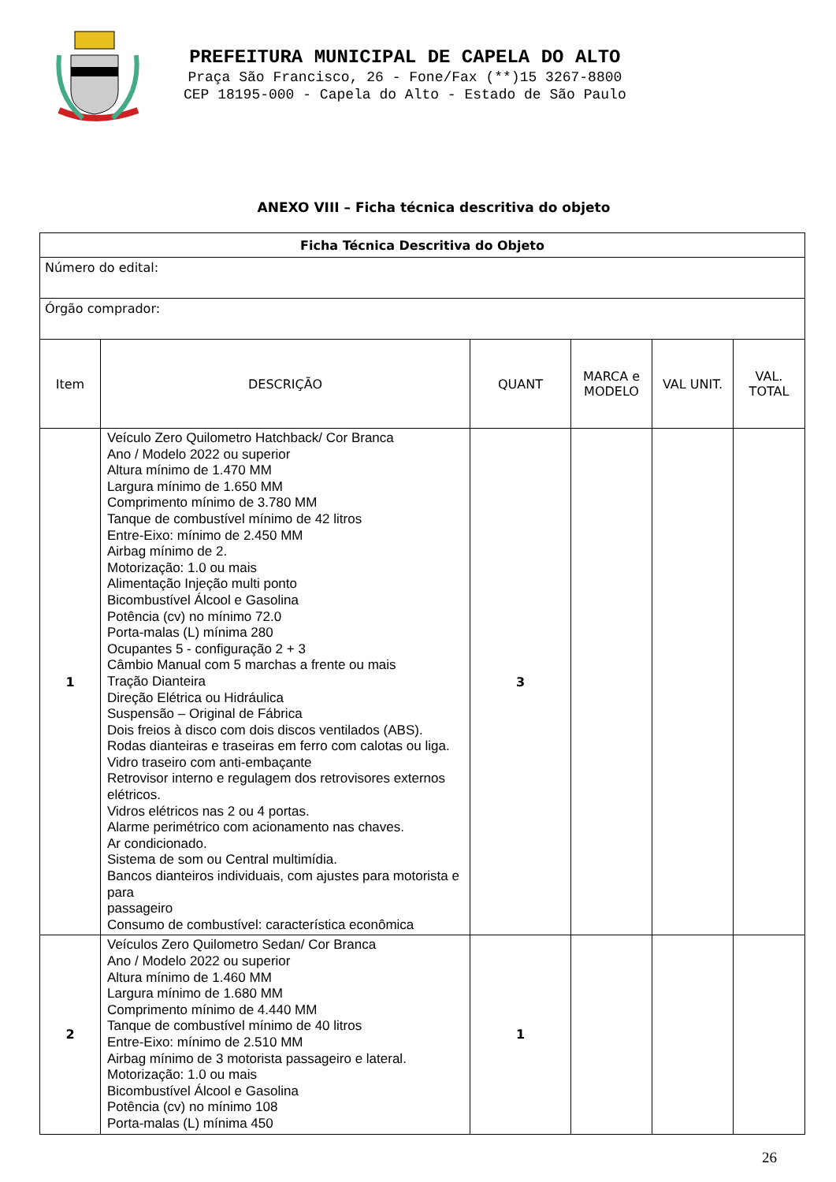PREFEITURA MUNICIPAL DE CAPELA DO ALTO
Praça São Francisco, 26 - Fone/Fax (**)15 3267-8800
CEP 18195-000 - Capela do Alto - Estado de São Paulo
ANEXO VIII – Ficha técnica descritiva do objeto
| Ficha Técnica Descritiva do Objeto | | | | | |
| Número do edital: | | | | | |
| Órgão comprador: | | | | | |
| Item | DESCRIÇÃO | QUANT | MARCA e MODELO | VAL UNIT. | VAL. TOTAL |
| 1 | Veículo Zero Quilometro Hatchback/ Cor Branca Ano / Modelo 2022 ou superior Altura mínimo de 1.470 MM Largura mínimo de 1.650 MM Comprimento mínimo de 3.780 MM Tanque de combustível mínimo de 42 litros Entre-Eixo: mínimo de 2.450 MM Airbag mínimo de 2. Motorização: 1.0 ou mais Alimentação Injeção multi ponto Bicombustível Álcool e Gasolina Potência (cv) no mínimo 72.0 Porta-malas (L) mínima 280 Ocupantes 5 - configuração 2 + 3 Câmbio Manual com 5 marchas a frente ou mais Tração Dianteira Direção Elétrica ou Hidráulica Suspensão – Original de Fábrica Dois freios à disco com dois discos ventilados (ABS). Rodas dianteiras e traseiras em ferro com calotas ou liga. Vidro traseiro com anti-embaçante Retrovisor interno e regulagem dos retrovisores externos elétricos. Vidros elétricos nas 2 ou 4 portas. Alarme perimétrico com acionamento nas chaves. Ar condicionado. Sistema de som ou Central multimídia. Bancos dianteiros individuais, com ajustes para motorista e para passageiro Consumo de combustível: característica econômica | 3 | | | |
| 2 | Veículos Zero Quilometro Sedan/ Cor Branca Ano / Modelo 2022 ou superior Altura mínimo de 1.460 MM Largura mínimo de 1.680 MM Comprimento mínimo de 4.440 MM Tanque de combustível mínimo de 40 litros Entre-Eixo: mínimo de 2.510 MM Airbag mínimo de 3 motorista passageiro e lateral. Motorização: 1.0 ou mais Bicombustível Álcool e Gasolina Potência (cv) no mínimo 108 Porta-malas (L) mínima 450 | 1 | | | |
26